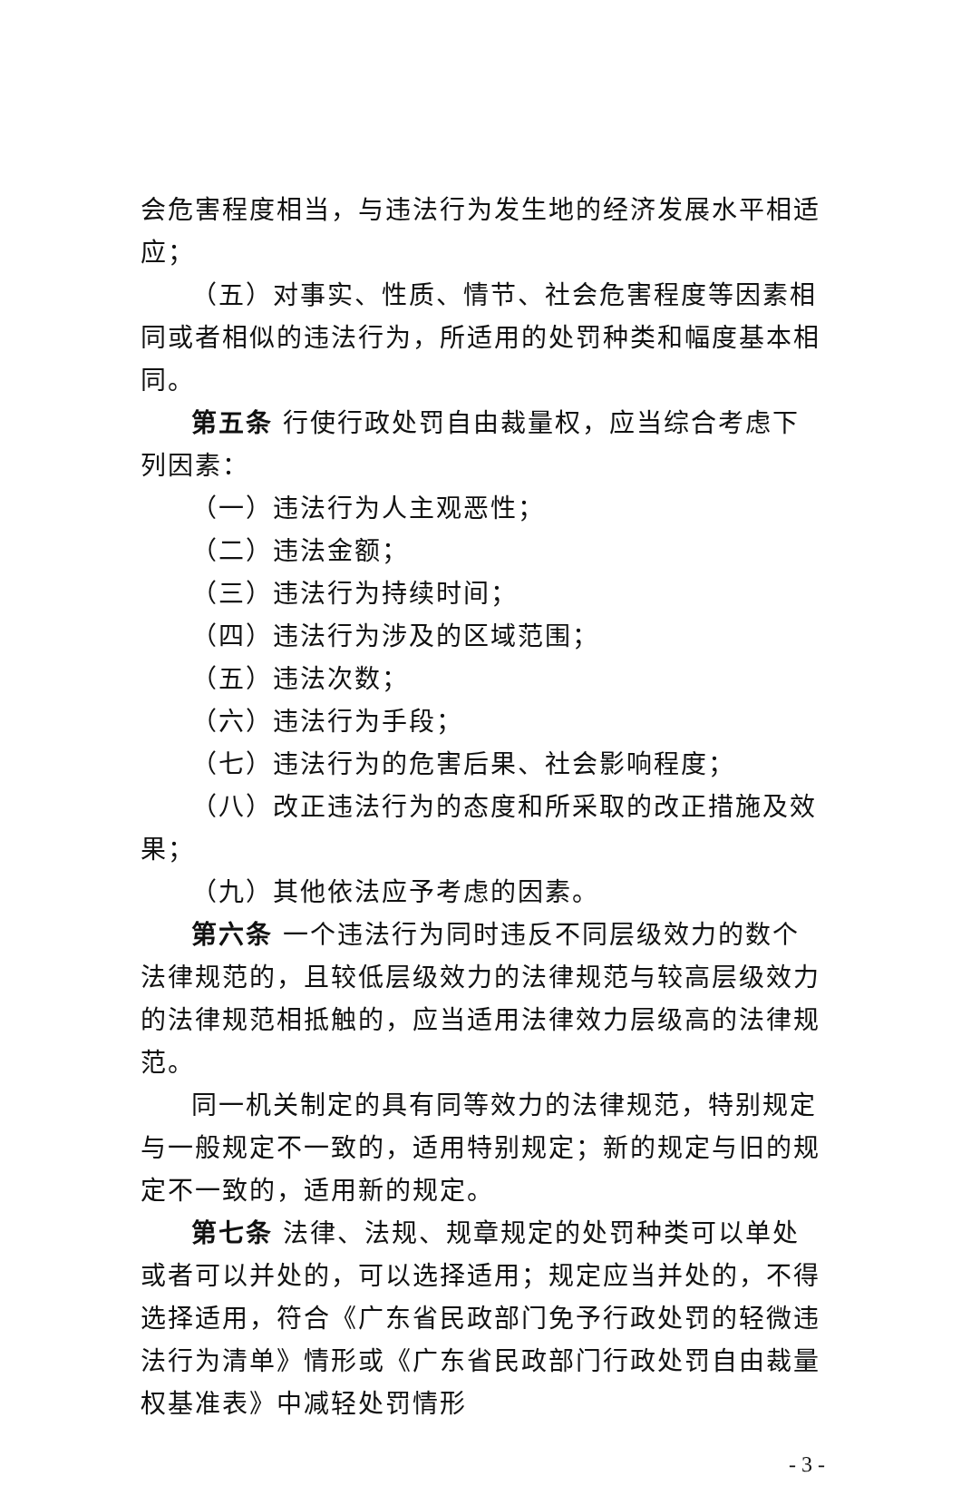会危害程度相当，与违法行为发生地的经济发展水平相适应；
（五）对事实、性质、情节、社会危害程度等因素相同或者相似的违法行为，所适用的处罚种类和幅度基本相同。
第五条 行使行政处罚自由裁量权，应当综合考虑下列因素：
（一）违法行为人主观恶性；
（二）违法金额；
（三）违法行为持续时间；
（四）违法行为涉及的区域范围；
（五）违法次数；
（六）违法行为手段；
（七）违法行为的危害后果、社会影响程度；
（八）改正违法行为的态度和所采取的改正措施及效果；
（九）其他依法应予考虑的因素。
第六条 一个违法行为同时违反不同层级效力的数个法律规范的，且较低层级效力的法律规范与较高层级效力的法律规范相抵触的，应当适用法律效力层级高的法律规范。
同一机关制定的具有同等效力的法律规范，特别规定与一般规定不一致的，适用特别规定；新的规定与旧的规定不一致的，适用新的规定。
第七条 法律、法规、规章规定的处罚种类可以单处或者可以并处的，可以选择适用；规定应当并处的，不得选择适用，符合《广东省民政部门免予行政处罚的轻微违法行为清单》情形或《广东省民政部门行政处罚自由裁量权基准表》中减轻处罚情形
- 3 -